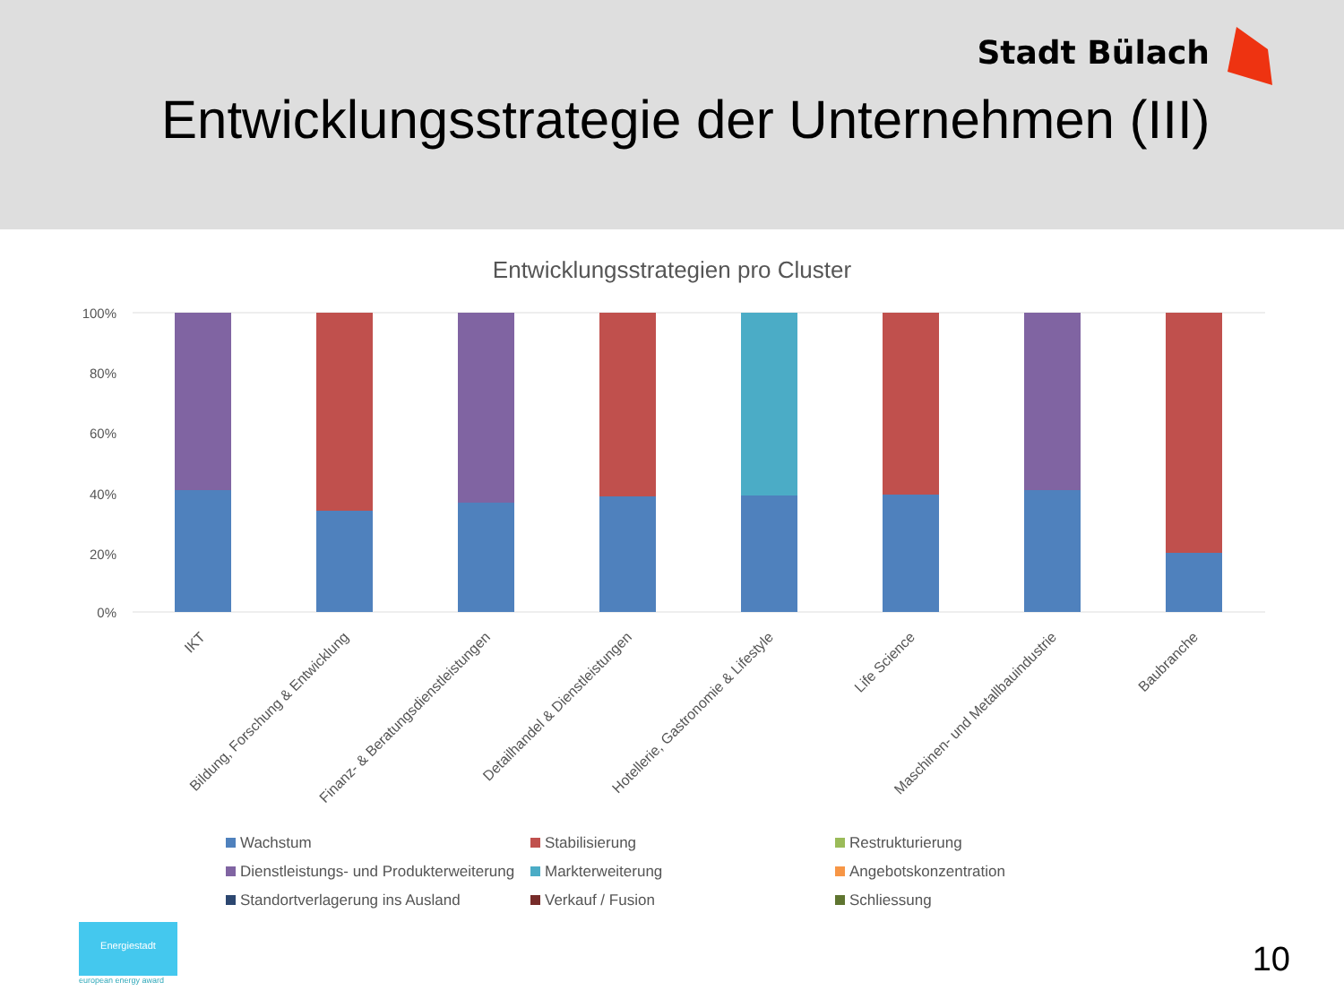Stadt Bülach
Entwicklungsstrategie der Unternehmen (III)
Entwicklungsstrategien pro Cluster
100%
80%
60%
40%
20%
0%
IKT
Bildung, Forschung & Entwicklung
Finanz- & Beratungsdienstleistungen
Detailhandel & Dienstleistungen
Hotellerie, Gastronomie & Lifestyle
Life Science
Maschinen- und Metallbauindustrie
Baubranche
Wachstum
Stabilisierung
Restrukturierung
Dienstleistungs- und Produkterweiterung
Markterweiterung
Angebotskonzentration
Standortverlagerung ins Ausland
Verkauf / Fusion
Schliessung
Energiestadt
european energy award
10